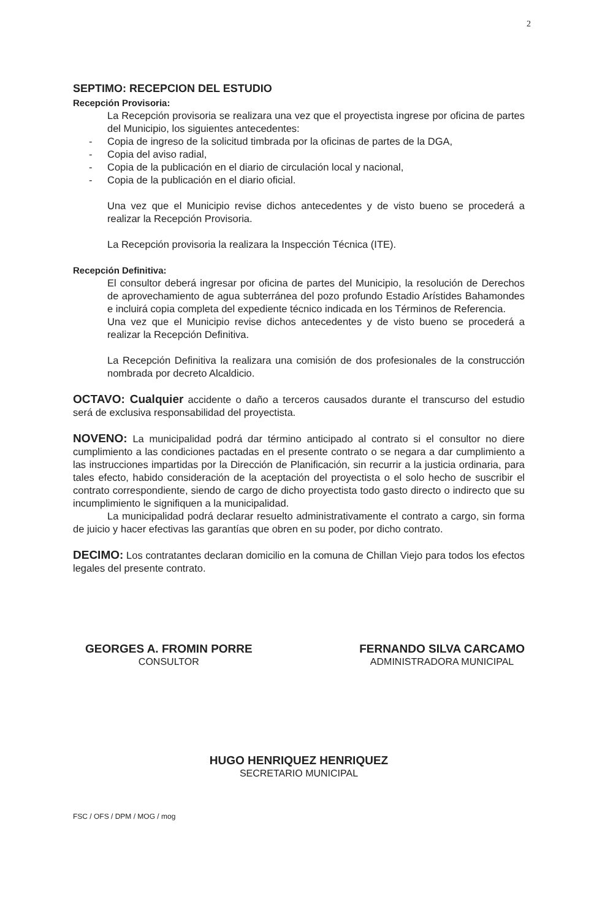2
SEPTIMO: RECEPCION DEL ESTUDIO
Recepción Provisoria:
La Recepción provisoria se realizara una vez que el proyectista ingrese por oficina de partes del Municipio, los siguientes antecedentes:
- Copia de ingreso de la solicitud timbrada por la oficinas de partes de la DGA,
- Copia del aviso radial,
- Copia de la publicación en el diario de circulación local y nacional,
- Copia de la publicación en el diario oficial.
Una vez que el Municipio revise dichos antecedentes y de visto bueno se procederá a realizar la Recepción Provisoria.
La Recepción provisoria la realizara la Inspección Técnica (ITE).
Recepción Definitiva:
El consultor deberá ingresar por oficina de partes del Municipio, la resolución de Derechos de aprovechamiento de agua subterránea del pozo profundo Estadio Arístides Bahamondes e incluirá copia completa del expediente técnico indicada en los Términos de Referencia.
Una vez que el Municipio revise dichos antecedentes y de visto bueno se procederá a realizar la Recepción Definitiva.
La Recepción Definitiva la realizara una comisión de dos profesionales de la construcción nombrada por decreto Alcaldicio.
OCTAVO: Cualquier accidente o daño a terceros causados durante el transcurso del estudio será de exclusiva responsabilidad del proyectista.
NOVENO: La municipalidad podrá dar término anticipado al contrato si el consultor no diere cumplimiento a las condiciones pactadas en el presente contrato o se negara a dar cumplimiento a las instrucciones impartidas por la Dirección de Planificación, sin recurrir a la justicia ordinaria, para tales efecto, habido consideración de la aceptación del proyectista o el solo hecho de suscribir el contrato correspondiente, siendo de cargo de dicho proyectista todo gasto directo o indirecto que su incumplimiento le signifiquen a la municipalidad.
La municipalidad podrá declarar resuelto administrativamente el contrato a cargo, sin forma de juicio y hacer efectivas las garantías que obren en su poder, por dicho contrato.
DECIMO: Los contratantes declaran domicilio en la comuna de Chillan Viejo para todos los efectos legales del presente contrato.
GEORGES A. FROMIN PORRE
CONSULTOR
FERNANDO SILVA CARCAMO
ADMINISTRADORA MUNICIPAL
HUGO HENRIQUEZ HENRIQUEZ
SECRETARIO MUNICIPAL
FSC / OFS / DPM / MOG / mog